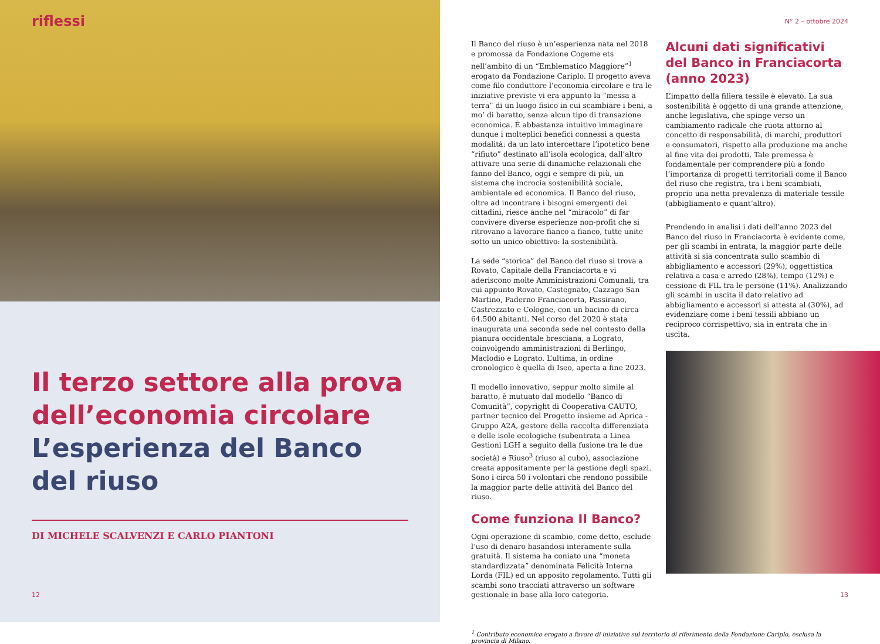riflessi
Il terzo settore alla prova dell’economia circolare
L’esperienza del Banco del riuso
DI MICHELE SCALVENZI E CARLO PIANTONI
12
N° 2 – ottobre 2024
Il Banco del riuso è un’esperienza nata nel 2018 e promossa da Fondazione Cogeme ets nell’ambito di un “Emblematico Maggiore”<sup>1</sup> erogato da Fondazione Cariplo. Il progetto aveva come filo conduttore l’economia circolare e tra le iniziative previste vi era appunto la “messa a terra” di un luogo fisico in cui scambiare i beni, a mo’ di baratto, senza alcun tipo di transazione economica. È abbastanza intuitivo immaginare dunque i molteplici benefici connessi a questa modalità: da un lato intercettare l’ipotetico bene “rifiuto” destinato all’isola ecologica, dall’altro attivare una serie di dinamiche relazionali che fanno del Banco, oggi e sempre di più, un sistema che incrocia sostenibilità sociale, ambientale ed economica. Il Banco del riuso, oltre ad incontrare i bisogni emergenti dei cittadini, riesce anche nel “miracolo” di far convivere diverse esperienze non-profit che si ritrovano a lavorare fianco a fianco, tutte unite sotto un unico obiettivo: la sostenibilità.
La sede “storica” del Banco del riuso si trova a Rovato, Capitale della Franciacorta e vi aderiscono molte Amministrazioni Comunali, tra cui appunto Rovato, Castegnato, Cazzago San Martino, Paderno Franciacorta, Passirano, Castrezzato e Cologne, con un bacino di circa 64.500 abitanti. Nel corso del 2020 è stata inaugurata una seconda sede nel contesto della pianura occidentale bresciana, a Lograto, coinvolgendo amministrazioni di Berlingo, Maclodio e Lograto. L’ultima, in ordine cronologico è quella di Iseo, aperta a fine 2023.
Il modello innovativo, seppur molto simile al baratto, è mutuato dal modello “Banco di Comunità”, copyright di Cooperativa CAUTO, partner tecnico del Progetto insieme ad Aprica - Gruppo A2A, gestore della raccolta differenziata e delle isole ecologiche (subentrata a Linea Gestioni LGH a seguito della fusione tra le due società) e Riuso<sup>3</sup> (riuso al cubo), associazione creata appositamente per la gestione degli spazi. Sono i circa 50 i volontari che rendono possibile la maggior parte delle attività del Banco del riuso.
Come funziona Il Banco?
Ogni operazione di scambio, come detto, esclude l’uso di denaro basandosi interamente sulla gratuità. Il sistema ha coniato una “moneta standardizzata” denominata Felicità Interna Lorda (FIL) ed un apposito regolamento. Tutti gli scambi sono tracciati attraverso un software gestionale in base alla loro categoria.
Alcuni dati significativi del Banco in Franciacorta (anno 2023)
L’impatto della filiera tessile è elevato. La sua sostenibilità è oggetto di una grande attenzione, anche legislativa, che spinge verso un cambiamento radicale che ruota attorno al concetto di responsabilità, di marchi, produttori e consumatori, rispetto alla produzione ma anche al fine vita dei prodotti. Tale premessa è fondamentale per comprendere più a fondo l’importanza di progetti territoriali come il Banco del riuso che registra, tra i beni scambiati, proprio una netta prevalenza di materiale tessile (abbigliamento e quant’altro).
Prendendo in analisi i dati dell’anno 2023 del Banco del riuso in Franciacorta è evidente come, per gli scambi in entrata, la maggior parte delle attività si sia concentrata sullo scambio di abbigliamento e accessori (29%), oggettistica relativa a casa e arredo (28%), tempo (12%) e cessione di FIL tra le persone (11%). Analizzando gli scambi in uscita il dato relativo ad abbigliamento e accessori si attesta al (30%), ad evidenziare come i beni tessili abbiano un reciproco corrispettivo, sia in entrata che in uscita.
<sup>1</sup> Contributo economico erogato a favore di iniziative sul territorio di riferimento della Fondazione Cariplo, esclusa la provincia di Milano.
13